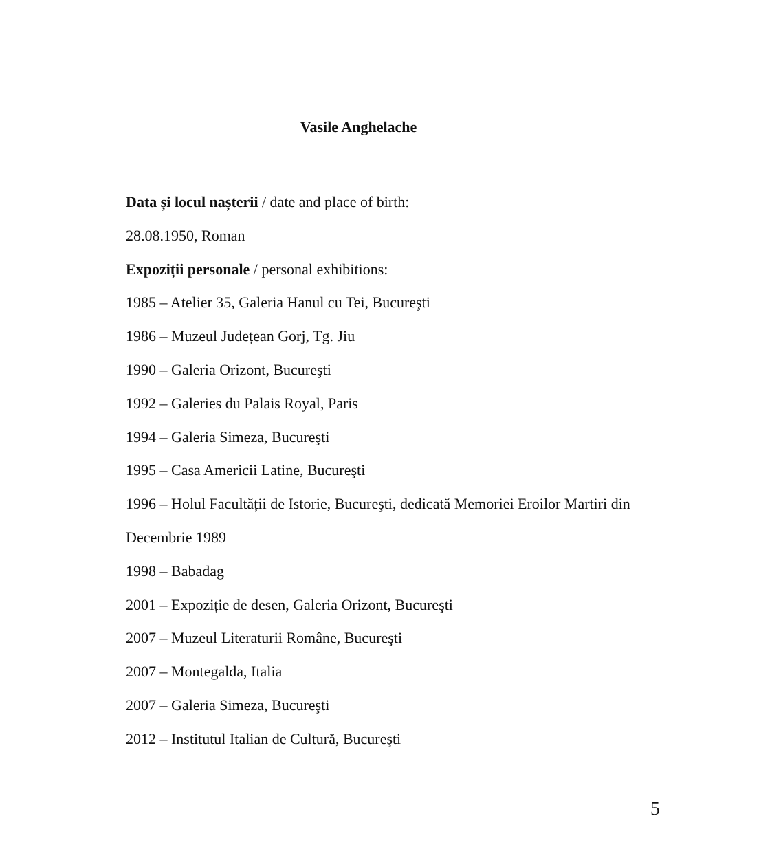Vasile Anghelache
Data și locul nașterii / date and place of birth:
28.08.1950, Roman
Expoziții personale / personal exhibitions:
1985 – Atelier 35, Galeria Hanul cu Tei, Bucureşti
1986 – Muzeul Județean Gorj, Tg. Jiu
1990 – Galeria Orizont, Bucureşti
1992 – Galeries du Palais Royal, Paris
1994 – Galeria Simeza, Bucureşti
1995 – Casa Americii Latine, Bucureşti
1996 – Holul Facultății de Istorie, Bucureşti, dedicată Memoriei Eroilor Martiri din Decembrie 1989
1998 – Babadag
2001 – Expoziție de desen, Galeria Orizont, Bucureşti
2007 – Muzeul Literaturii Române, Bucureşti
2007 – Montegalda, Italia
2007 – Galeria Simeza, Bucureşti
2012 – Institutul Italian de Cultură, Bucureşti
5